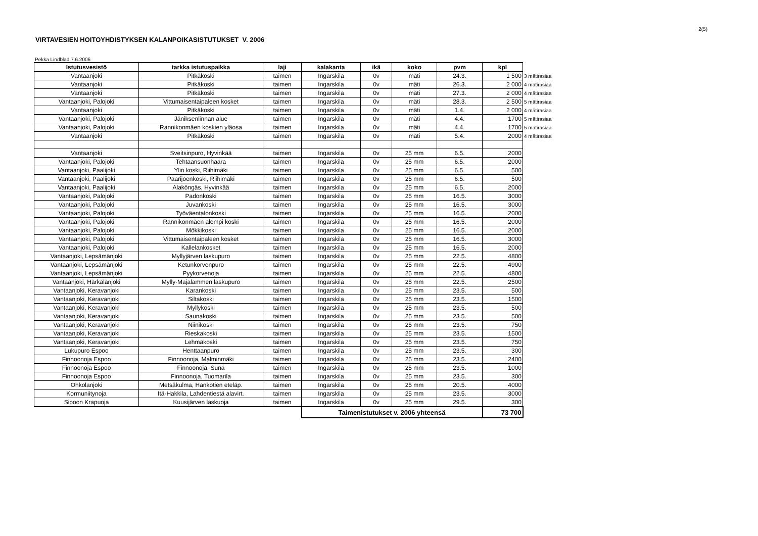2(5)
VIRTAVESIEN HOITOYHDISTYKSEN KALANPOIKASISTUTUKSET V. 2006
Pekka Lindblad 7.6.2006
| Istutusvesistö | tarkka istutuspaikka | laji | kalakanta | ikä | koko | pvm | kpl | |
| Vantaanjoki | Pitkäkoski | taimen | Ingarskila | 0v | mäti | 24.3. | 1 500 | 3 mätirasiaa |
| Vantaanjoki | Pitkäkoski | taimen | Ingarskila | 0v | mäti | 26.3. | 2 000 | 4 mätirasiaa |
| Vantaanjoki | Pitkäkoski | taimen | Ingarskila | 0v | mäti | 27.3. | 2 000 | 4 mätirasiaa |
| Vantaanjoki, Palojoki | Vittumaisentaipaleen kosket | taimen | Ingarskila | 0v | mäti | 28.3. | 2 500 | 5 mätirasiaa |
| Vantaanjoki | Pitkäkoski | taimen | Ingarskila | 0v | mäti | 1.4. | 2 000 | 4 mätirasiaa |
| Vantaanjoki, Palojoki | Jäniksenlinnan alue | taimen | Ingarskila | 0v | mäti | 4.4. | 1700 | 5 mätirasiaa |
| Vantaanjoki, Palojoki | Rannikonmäen koskien yläosa | taimen | Ingarskila | 0v | mäti | 4.4. | 1700 | 5 mätirasiaa |
| Vantaanjoki | Pitkäkoski | taimen | Ingarskila | 0v | mäti | 5.4. | 2000 | 4 mätirasiaa |
| Vantaanjoki | Sveitsinpuro, Hyvinkää | taimen | Ingarskila | 0v | 25 mm | 6.5. | 2000 | |
| Vantaanjoki, Palojoki | Tehtaansuonhaara | taimen | Ingarskila | 0v | 25 mm | 6.5. | 2000 | |
| Vantaanjoki, Paalijoki | Ylin koski, Riihimäki | taimen | Ingarskila | 0v | 25 mm | 6.5. | 500 | |
| Vantaanjoki, Paalijoki | Paarijoenkoski, Riihimäki | taimen | Ingarskila | 0v | 25 mm | 6.5. | 500 | |
| Vantaanjoki, Paalijoki | Alaköngäs, Hyvinkää | taimen | Ingarskila | 0v | 25 mm | 6.5. | 2000 | |
| Vantaanjoki, Palojoki | Padonkoski | taimen | Ingarskila | 0v | 25 mm | 16.5. | 3000 | |
| Vantaanjoki, Palojoki | Juvankoski | taimen | Ingarskila | 0v | 25 mm | 16.5. | 3000 | |
| Vantaanjoki, Palojoki | Työväentalonkoski | taimen | Ingarskila | 0v | 25 mm | 16.5. | 2000 | |
| Vantaanjoki, Palojoki | Rannikonmäen alempi koski | taimen | Ingarskila | 0v | 25 mm | 16.5. | 2000 | |
| Vantaanjoki, Palojoki | Mökkikoski | taimen | Ingarskila | 0v | 25 mm | 16.5. | 2000 | |
| Vantaanjoki, Palojoki | Vittumaisentaipaleen kosket | taimen | Ingarskila | 0v | 25 mm | 16.5. | 3000 | |
| Vantaanjoki, Palojoki | Kallelankosket | taimen | Ingarskila | 0v | 25 mm | 16.5. | 2000 | |
| Vantaanjoki, Lepsämänjoki | Myllyjärven laskupuro | taimen | Ingarskila | 0v | 25 mm | 22.5. | 4800 | |
| Vantaanjoki, Lepsämänjoki | Ketunkorvenpuro | taimen | Ingarskila | 0v | 25 mm | 22.5. | 4900 | |
| Vantaanjoki, Lepsämänjoki | Pyykorvenoja | taimen | Ingarskila | 0v | 25 mm | 22.5. | 4800 | |
| Vantaanjoki, Härkälänjoki | Mylly-Majalammen laskupuro | taimen | Ingarskila | 0v | 25 mm | 22.5. | 2500 | |
| Vantaanjoki, Keravanjoki | Karankoski | taimen | Ingarskila | 0v | 25 mm | 23.5. | 500 | |
| Vantaanjoki, Keravanjoki | Siltakoski | taimen | Ingarskila | 0v | 25 mm | 23.5. | 1500 | |
| Vantaanjoki, Keravanjoki | Myllykoski | taimen | Ingarskila | 0v | 25 mm | 23.5. | 500 | |
| Vantaanjoki, Keravanjoki | Saunakoski | taimen | Ingarskila | 0v | 25 mm | 23.5. | 500 | |
| Vantaanjoki, Keravanjoki | Niinikoski | taimen | Ingarskila | 0v | 25 mm | 23.5. | 750 | |
| Vantaanjoki, Keravanjoki | Rieskakoski | taimen | Ingarskila | 0v | 25 mm | 23.5. | 1500 | |
| Vantaanjoki, Keravanjoki | Lehmäkoski | taimen | Ingarskila | 0v | 25 mm | 23.5. | 750 | |
| Lukupuro Espoo | Henttaanpuro | taimen | Ingarskila | 0v | 25 mm | 23.5. | 300 | |
| Finnoonoja Espoo | Finnoonoja, Malminmäki | taimen | Ingarskila | 0v | 25 mm | 23.5. | 2400 | |
| Finnoonoja Espoo | Finnoonoja, Suna | taimen | Ingarskila | 0v | 25 mm | 23.5. | 1000 | |
| Finnoonoja Espoo | Finnoonoja, Tuomarila | taimen | Ingarskila | 0v | 25 mm | 23.5. | 300 | |
| Ohkolanjoki | Metsäkulma, Hankotien eteläp. | taimen | Ingarskila | 0v | 25 mm | 20.5. | 4000 | |
| Kormuniitynoja | Itä-Hakkila, Lahdentiestä alavirt. | taimen | Ingarskila | 0v | 25 mm | 23.5. | 3000 | |
| Sipoon Krapuoja | Kuusijärven laskuoja | taimen | Ingarskila | 0v | 25 mm | 29.5. | 300 | |
| | | | Taimenistutukset v. 2006 yhteensä | | | | 73 700 | |